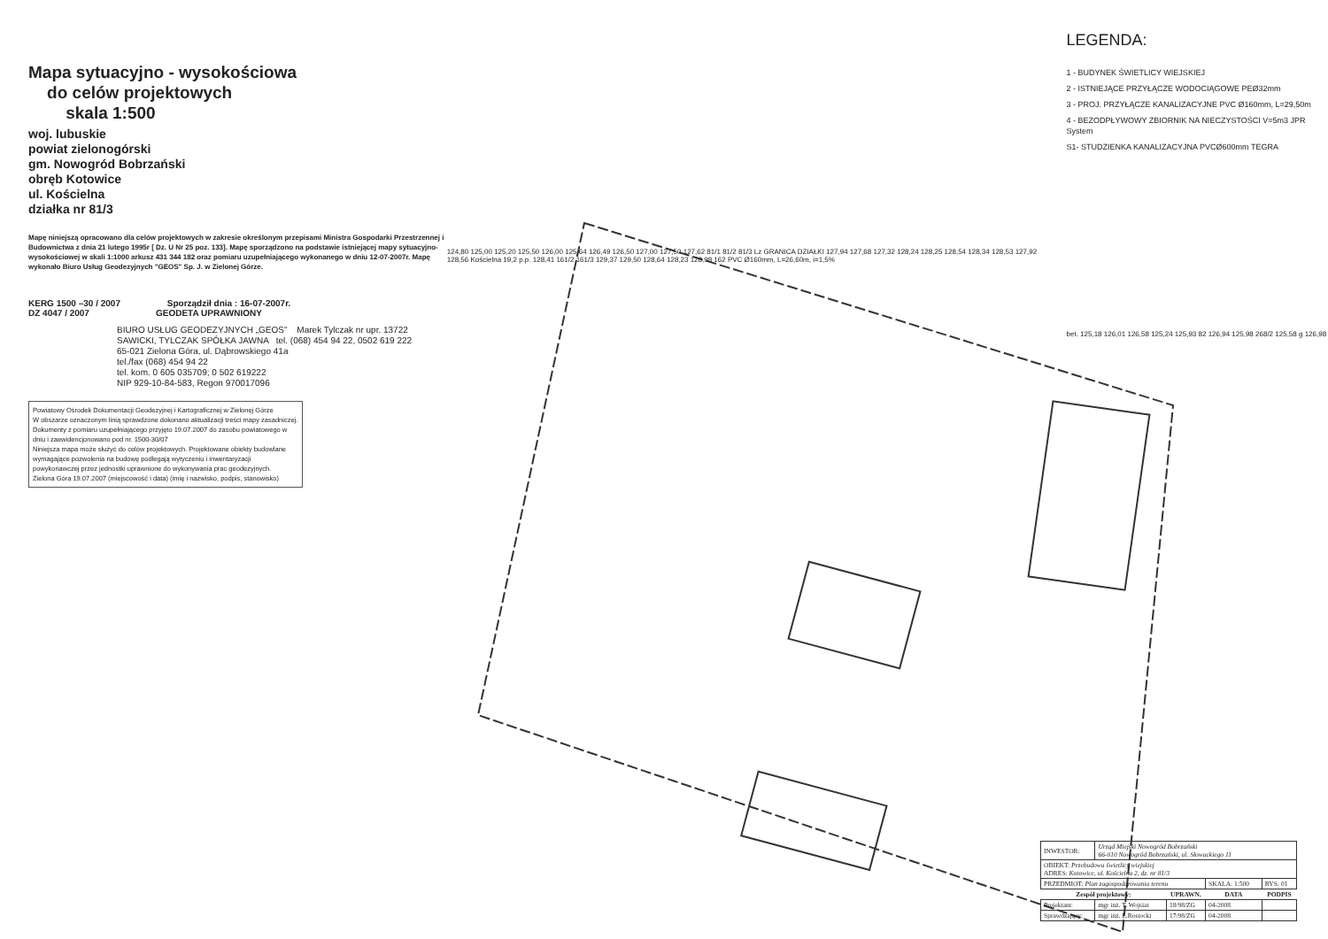Mapa sytuacyjno - wysokościowa
do celów projektowych
skala 1:500
woj. lubuskie
powiat zielonogórski
gm. Nowogród Bobrzański
obręb Kotowice
ul. Kościelna
działka nr 81/3
Mapę niniejszą opracowano dla celów projektowych w zakresie określonym przepisami Ministra Gospodarki Przestrzennej i Budownictwa z dnia 21 lutego 1995r [ Dz. U Nr 25 poz. 133]. Mapę sporządzono na podstawie istniejącej mapy sytuacyjno-wysokościowej w skali 1:1000 arkusz 431 344 182 oraz pomiaru uzupełniającego wykonanego w dniu 12-07-2007r. Mapę wykonało Biuro Usług Geodezyjnych "GEOS" Sp. J. w Zielonej Górze.
KERG 1500 –30 / 2007 Sporządził dnia : 16-07-2007r.
DZ 4047 / 2007 GEODETA UPRAWNIONY
BIURO USŁUG GEODEZYJNYCH „GEOS” Marek Tylczak nr upr. 13722
SAWICKI, TYLCZAK SPÓŁKA JAWNA tel. (068) 454 94 22, 0502 619 222
65-021 Zielona Góra, ul. Dąbrowskiego 41a
tel./fax (068) 454 94 22
tel. kom. 0 605 035709; 0 502 619222
NIP 929-10-84-583, Regon 970017096
Powiatowy Ośrodek Dokumentacji Geodezyjnej i Kartograficznej w Zielonej Górze
W obszarze oznaczonym linią sprawdzone dokonano aktualizacji treści mapy zasadniczej. Dokumenty z pomiaru uzupełniającego przyjęto 19.07.2007 do zasobu powiatowego w dniu i zaewidencjonowano pod nr. 1500-30/07
Niniejsza mapa może służyć do celów projektowych. Projektowane obiekty budowlane wymagające pozwolenia na budowę podlegają wytyczeniu i inwentaryzacji powykonawczej przez jednostki uprawnione do wykonywania prac geodezyjnych.
Zielona Góra 19.07.2007 (miejscowość i data) (imię i nazwisko, podpis, stanowisko)
124,80 125,00 125,20 125,50 126,00 125,64 126,49 126,50 127,00 127,50 127,62 81/1 81/2 81/3 Lz GRANICA DZIAŁKI 127,94 127,68 127,32 128,24 128,25 128,54 128,34 128,53 127,92 128,56 Kościelna 19,2 p.p. 128,41 161/2 161/3 129,37 129,50 128,64 128,23 128,98 162 PVC Ø160mm, L=26,60m, i=1,5%
LEGENDA:
1 - BUDYNEK ŚWIETLICY WIEJSKIEJ
2 - ISTNIEJĄCE PRZYŁĄCZE WODOCIĄGOWE PEØ32mm
3 - PROJ. PRZYŁĄCZE KANALIZACYJNE PVC Ø160mm, L=29,50m
4 - BEZODPŁYWOWY ZBIORNIK NA NIECZYSTOŚCI V=5m3 JPR System
S1- STUDZIENKA KANALIZACYJNA PVCØ600mm TEGRA
bet. 125,18 126,01 126,58 125,24 125,93 82 126,94 125,98 268/2 125,58 g 126,98
| INWESTOR: | Urząd Miejski Nowogród Bobrzański 66-010 Nowogród Bobrzański, ul. Słowackiego 11 | | | |
| OBIEKT: Przebudowa świetlicy wiejskiej ADRES: Kotowice, ul. Kościelna 2, dz. nr 81/3 | | | | |
| PRZEDMIOT: Plan zagospodarowania terenu | | | SKALA: 1:500 | RYS: 01 |
| Zespół projektowy: | | UPRAWN. | DATA | PODPIS |
| Projektant: | mgr inż. T. Wojsiat | 18/98/ZG | 04-2008 | |
| Sprawdzający: | mgr inż. L.Rostocki | 17/98/ZG | 04-2008 | |